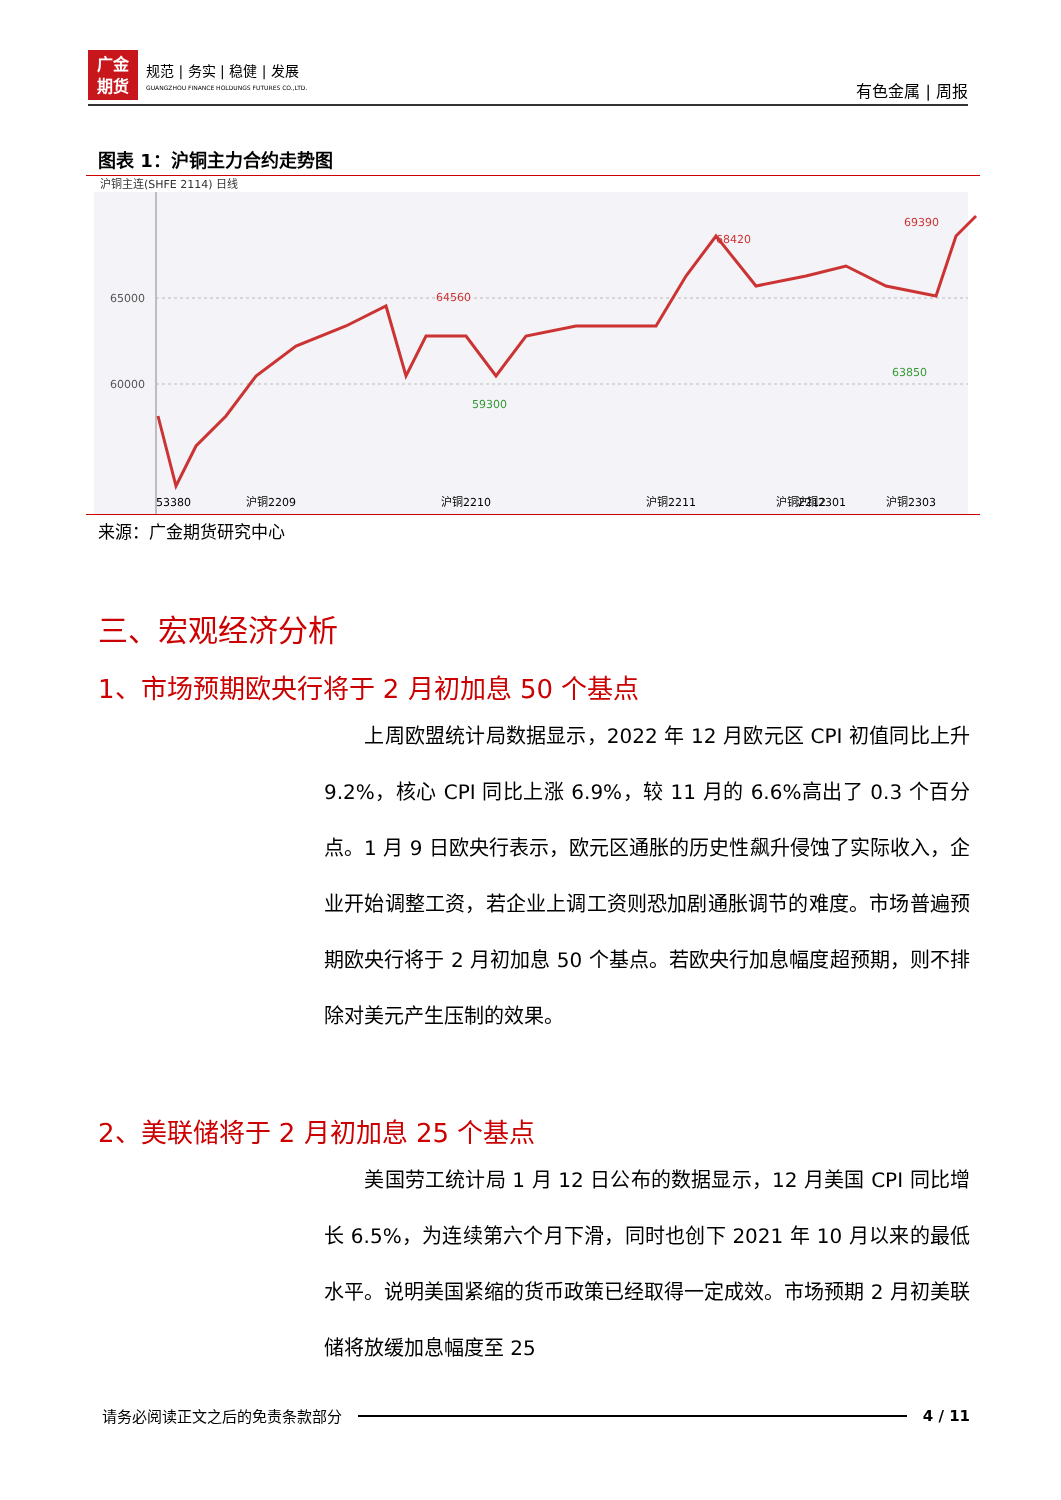广金
期货
规范 | 务实 | 稳健 | 发展
GUANGZHOU FINANCE HOLDUNGS FUTURES CO.,LTD.
有色金属 | 周报
图表 1：沪铜主力合约走势图
沪铜主连(SHFE 2114) 日线
65000
60000
64560
59300
68420
63850
69390
53380
沪铜2209
沪铜2210
沪铜2211
沪铜2212
沪铜2301
沪铜2303
来源：广金期货研究中心
三、宏观经济分析
1、市场预期欧央行将于 2 月初加息 50 个基点
　　上周欧盟统计局数据显示，2022 年 12 月欧元区 CPI 初值同比上升 9.2%，核心 CPI 同比上涨 6.9%，较 11 月的 6.6%高出了 0.3 个百分点。1 月 9 日欧央行表示，欧元区通胀的历史性飙升侵蚀了实际收入，企业开始调整工资，若企业上调工资则恐加剧通胀调节的难度。市场普遍预期欧央行将于 2 月初加息 50 个基点。若欧央行加息幅度超预期，则不排除对美元产生压制的效果。
2、美联储将于 2 月初加息 25 个基点
　　美国劳工统计局 1 月 12 日公布的数据显示，12 月美国 CPI 同比增长 6.5%，为连续第六个月下滑，同时也创下 2021 年 10 月以来的最低水平。说明美国紧缩的货币政策已经取得一定成效。市场预期 2 月初美联储将放缓加息幅度至 25
请务必阅读正文之后的免责条款部分 4 / 11